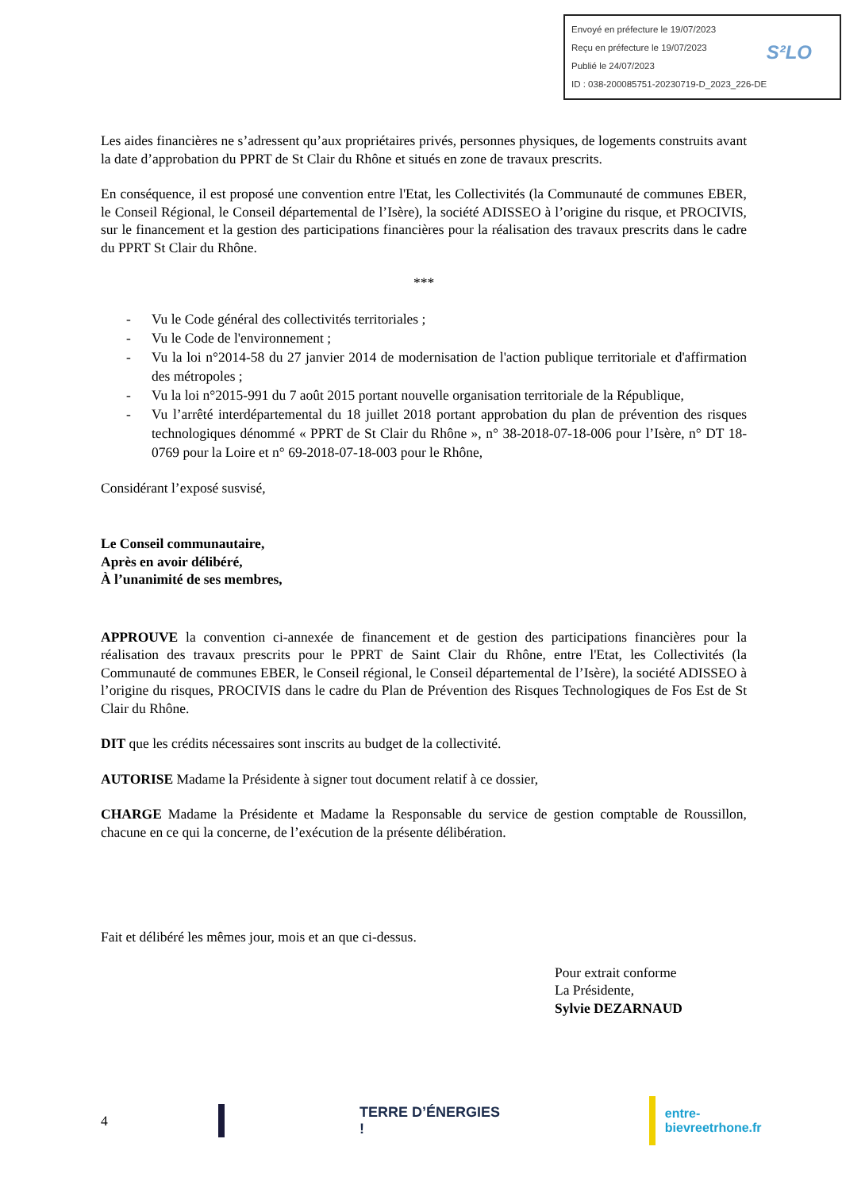Envoyé en préfecture le 19/07/2023
Reçu en préfecture le 19/07/2023
Publié le 24/07/2023
ID : 038-200085751-20230719-D_2023_226-DE
S²LO
Les aides financières ne s’adressent qu’aux propriétaires privés, personnes physiques, de logements construits avant la date d’approbation du PPRT de St Clair du Rhône et situés en zone de travaux prescrits.
En conséquence, il est proposé une convention entre l'Etat, les Collectivités (la Communauté de communes EBER, le Conseil Régional, le Conseil départemental de l’Isère), la société ADISSEO à l’origine du risque, et PROCIVIS, sur le financement et la gestion des participations financières pour la réalisation des travaux prescrits dans le cadre du PPRT St Clair du Rhône.
***
- Vu le Code général des collectivités territoriales ;
- Vu le Code de l'environnement ;
- Vu la loi n°2014-58 du 27 janvier 2014 de modernisation de l'action publique territoriale et d'affirmation des métropoles ;
- Vu la loi n°2015-991 du 7 août 2015 portant nouvelle organisation territoriale de la République,
- Vu l’arrêté interdépartemental du 18 juillet 2018 portant approbation du plan de prévention des risques technologiques dénommé « PPRT de St Clair du Rhône », n° 38-2018-07-18-006 pour l’Isère, n° DT 18-0769 pour la Loire et n° 69-2018-07-18-003 pour le Rhône,
Considérant l’exposé susvisé,
Le Conseil communautaire,
Après en avoir délibéré,
À l’unanimité de ses membres,
APPROUVE la convention ci-annexée de financement et de gestion des participations financières pour la réalisation des travaux prescrits pour le PPRT de Saint Clair du Rhône, entre l'Etat, les Collectivités (la Communauté de communes EBER, le Conseil régional, le Conseil départemental de l’Isère), la société ADISSEO à l’origine du risques, PROCIVIS dans le cadre du Plan de Prévention des Risques Technologiques de Fos Est de St Clair du Rhône.
DIT que les crédits nécessaires sont inscrits au budget de la collectivité.
AUTORISE Madame la Présidente à signer tout document relatif à ce dossier,
CHARGE Madame la Présidente et Madame la Responsable du service de gestion comptable de Roussillon, chacune en ce qui la concerne, de l’exécution de la présente délibération.
Fait et délibéré les mêmes jour, mois et an que ci-dessus.
Pour extrait conforme
La Présidente,
Sylvie DEZARNAUD
4 TERRE D’ÉNERGIES ! entre-bievreetrhone.fr